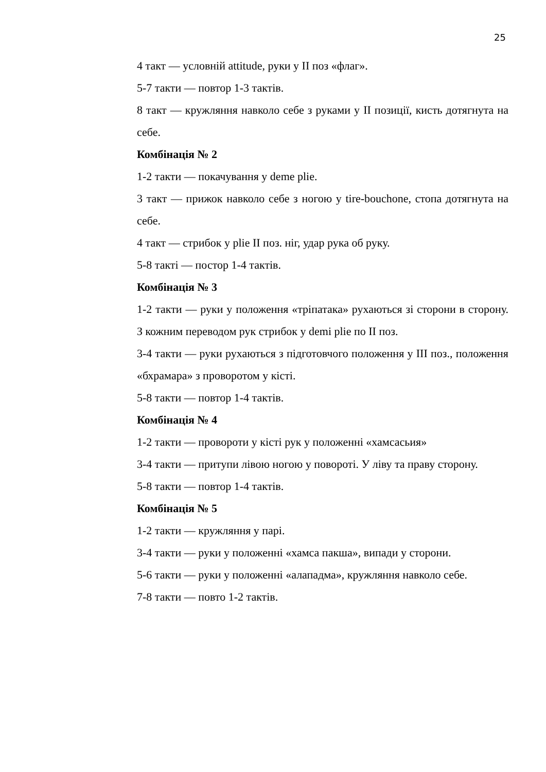25
4 такт — условній attitude, руки у II поз «флаг».
5-7 такти — повтор 1-3 тактів.
8 такт — кружляння навколо себе з руками у II позиції, кисть дотягнута на себе.
Комбінація № 2
1-2 такти — покачування у deme plie.
3 такт — прижок навколо себе з ногою у tire-bouchone, стопа дотягнута на себе.
4 такт — стрибок у plie II поз. ніг, удар рука об руку.
5-8 такті — постор 1-4 тактів.
Комбінація № 3
1-2 такти — руки у положення «тріпатака» рухаються зі сторони в сторону. З кожним переводом рук стрибок у demi plie по II поз.
3-4 такти — руки рухаються з підготовчого положення у III поз., положення «бхрамара» з проворотом у кісті.
5-8 такти — повтор 1-4 тактів.
Комбінація № 4
1-2 такти — провороти у кісті рук у положенні «хамсасьия»
3-4 такти — притупи лівою ногою у повороті. У ліву та праву сторону.
5-8 такти — повтор 1-4 тактів.
Комбінація № 5
1-2 такти — кружляння у парі.
3-4 такти — руки у положенні «хамса пакша», випади у сторони.
5-6 такти — руки у положенні «алападма», кружляння навколо себе.
7-8 такти — повто 1-2 тактів.